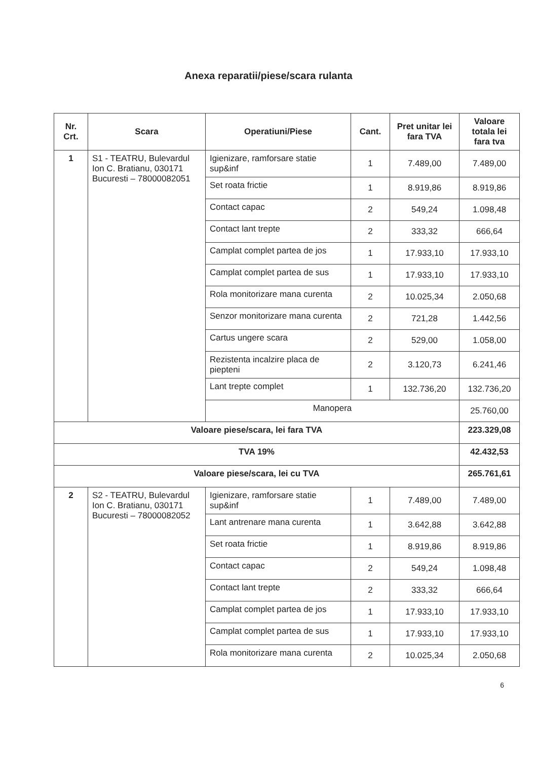Anexa reparatii/piese/scara rulanta
| Nr. Crt. | Scara | Operatiuni/Piese | Cant. | Pret unitar lei fara TVA | Valoare totala lei fara tva |
| --- | --- | --- | --- | --- | --- |
| 1 | S1 - TEATRU, Bulevardul Ion C. Bratianu, 030171 Bucuresti – 78000082051 | Igienizare, ramforsare statie sup&inf | 1 | 7.489,00 | 7.489,00 |
| | | Set roata frictie | 1 | 8.919,86 | 8.919,86 |
| | | Contact capac | 2 | 549,24 | 1.098,48 |
| | | Contact lant trepte | 2 | 333,32 | 666,64 |
| | | Camplat complet partea de jos | 1 | 17.933,10 | 17.933,10 |
| | | Camplat complet partea de sus | 1 | 17.933,10 | 17.933,10 |
| | | Rola monitorizare mana curenta | 2 | 10.025,34 | 2.050,68 |
| | | Senzor monitorizare mana curenta | 2 | 721,28 | 1.442,56 |
| | | Cartus ungere scara | 2 | 529,00 | 1.058,00 |
| | | Rezistenta incalzire placa de piepteni | 2 | 3.120,73 | 6.241,46 |
| | | Lant trepte complet | 1 | 132.736,20 | 132.736,20 |
| | | Manopera | | | 25.760,00 |
| Valoare piese/scara, lei fara TVA | | | | | 223.329,08 |
| TVA 19% | | | | | 42.432,53 |
| Valoare piese/scara, lei cu TVA | | | | | 265.761,61 |
| 2 | S2 - TEATRU, Bulevardul Ion C. Bratianu, 030171 Bucuresti – 78000082052 | Igienizare, ramforsare statie sup&inf | 1 | 7.489,00 | 7.489,00 |
| | | Lant antrenare mana curenta | 1 | 3.642,88 | 3.642,88 |
| | | Set roata frictie | 1 | 8.919,86 | 8.919,86 |
| | | Contact capac | 2 | 549,24 | 1.098,48 |
| | | Contact lant trepte | 2 | 333,32 | 666,64 |
| | | Camplat complet partea de jos | 1 | 17.933,10 | 17.933,10 |
| | | Camplat complet partea de sus | 1 | 17.933,10 | 17.933,10 |
| | | Rola monitorizare mana curenta | 2 | 10.025,34 | 2.050,68 |
6